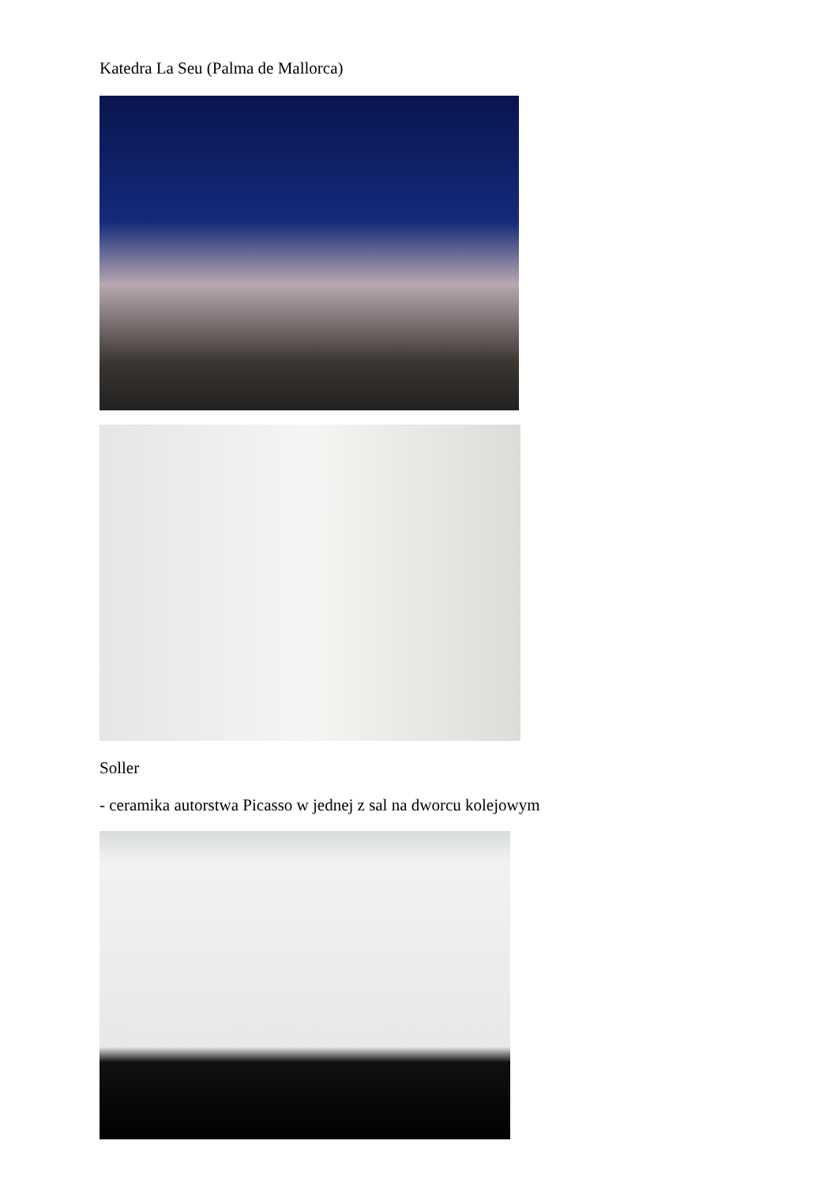Katedra La Seu (Palma de Mallorca)
Soller
- ceramika autorstwa Picasso w jednej z sal na dworcu kolejowym